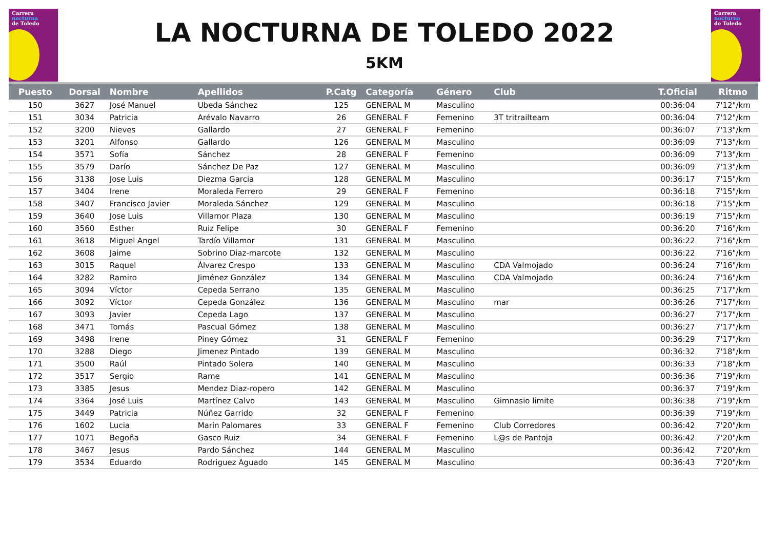Carrera
nocturna
de Toledo
LA NOCTURNA DE TOLEDO 2022
5KM
Carrera
nocturna
de Toledo
| Puesto | Dorsal | Nombre | Apellidos | P.Catg | Categoría | Género | Club | T.Oficial | Ritmo |
| --- | --- | --- | --- | --- | --- | --- | --- | --- | --- |
| 150 | 3627 | José Manuel | Ubeda Sánchez | 125 | GENERAL M | Masculino | | 00:36:04 | 7'12"/km |
| 151 | 3034 | Patricia | Arévalo Navarro | 26 | GENERAL F | Femenino | 3T tritrailteam | 00:36:04 | 7'12"/km |
| 152 | 3200 | Nieves | Gallardo | 27 | GENERAL F | Femenino | | 00:36:07 | 7'13"/km |
| 153 | 3201 | Alfonso | Gallardo | 126 | GENERAL M | Masculino | | 00:36:09 | 7'13"/km |
| 154 | 3571 | Sofía | Sánchez | 28 | GENERAL F | Femenino | | 00:36:09 | 7'13"/km |
| 155 | 3579 | Darío | Sánchez De Paz | 127 | GENERAL M | Masculino | | 00:36:09 | 7'13"/km |
| 156 | 3138 | Jose Luis | Diezma Garcia | 128 | GENERAL M | Masculino | | 00:36:17 | 7'15"/km |
| 157 | 3404 | Irene | Moraleda Ferrero | 29 | GENERAL F | Femenino | | 00:36:18 | 7'15"/km |
| 158 | 3407 | Francisco Javier | Moraleda Sánchez | 129 | GENERAL M | Masculino | | 00:36:18 | 7'15"/km |
| 159 | 3640 | Jose Luis | Villamor Plaza | 130 | GENERAL M | Masculino | | 00:36:19 | 7'15"/km |
| 160 | 3560 | Esther | Ruiz Felipe | 30 | GENERAL F | Femenino | | 00:36:20 | 7'16"/km |
| 161 | 3618 | Miguel Angel | Tardío Villamor | 131 | GENERAL M | Masculino | | 00:36:22 | 7'16"/km |
| 162 | 3608 | Jaime | Sobrino Diaz-marcote | 132 | GENERAL M | Masculino | | 00:36:22 | 7'16"/km |
| 163 | 3015 | Raquel | Álvarez Crespo | 133 | GENERAL M | Masculino | CDA Valmojado | 00:36:24 | 7'16"/km |
| 164 | 3282 | Ramiro | Jiménez González | 134 | GENERAL M | Masculino | CDA Valmojado | 00:36:24 | 7'16"/km |
| 165 | 3094 | Víctor | Cepeda Serrano | 135 | GENERAL M | Masculino | | 00:36:25 | 7'17"/km |
| 166 | 3092 | Víctor | Cepeda González | 136 | GENERAL M | Masculino | mar | 00:36:26 | 7'17"/km |
| 167 | 3093 | Javier | Cepeda Lago | 137 | GENERAL M | Masculino | | 00:36:27 | 7'17"/km |
| 168 | 3471 | Tomás | Pascual Gómez | 138 | GENERAL M | Masculino | | 00:36:27 | 7'17"/km |
| 169 | 3498 | Irene | Piney Gómez | 31 | GENERAL F | Femenino | | 00:36:29 | 7'17"/km |
| 170 | 3288 | Diego | Jimenez Pintado | 139 | GENERAL M | Masculino | | 00:36:32 | 7'18"/km |
| 171 | 3500 | Raúl | Pintado Solera | 140 | GENERAL M | Masculino | | 00:36:33 | 7'18"/km |
| 172 | 3517 | Sergio | Rame | 141 | GENERAL M | Masculino | | 00:36:36 | 7'19"/km |
| 173 | 3385 | Jesus | Mendez Diaz-ropero | 142 | GENERAL M | Masculino | | 00:36:37 | 7'19"/km |
| 174 | 3364 | José Luis | Martínez Calvo | 143 | GENERAL M | Masculino | Gimnasio limite | 00:36:38 | 7'19"/km |
| 175 | 3449 | Patricia | Núñez Garrido | 32 | GENERAL F | Femenino | | 00:36:39 | 7'19"/km |
| 176 | 1602 | Lucia | Marin Palomares | 33 | GENERAL F | Femenino | Club Corredores | 00:36:42 | 7'20"/km |
| 177 | 1071 | Begoña | Gasco Ruiz | 34 | GENERAL F | Femenino | L@s de Pantoja | 00:36:42 | 7'20"/km |
| 178 | 3467 | Jesus | Pardo Sánchez | 144 | GENERAL M | Masculino | | 00:36:42 | 7'20"/km |
| 179 | 3534 | Eduardo | Rodriguez Aguado | 145 | GENERAL M | Masculino | | 00:36:43 | 7'20"/km |